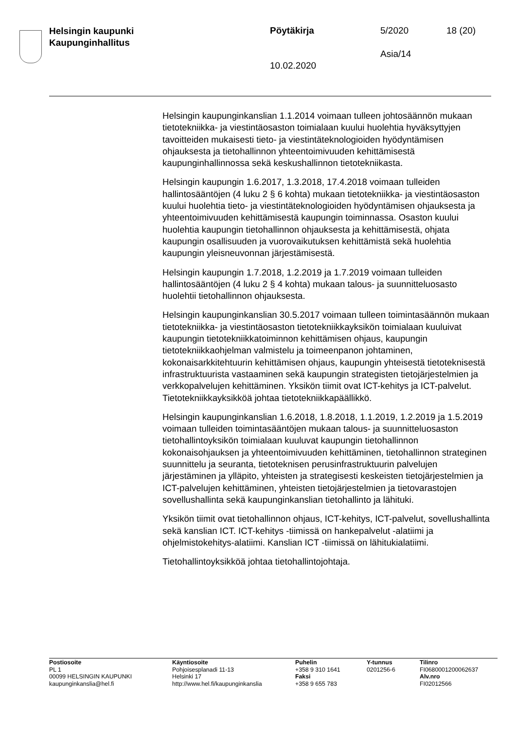Helsingin kaupunki
Kaupunginhallitus
Pöytäkirja 5/2020 18 (20)
Asia/14
10.02.2020
Helsingin kaupunginkanslian 1.1.2014 voimaan tulleen johtosäännön mukaan tietotekniikka- ja viestintäosaston toimialaan kuului huolehtia hyväksyttyjen tavoitteiden mukaisesti tieto- ja viestintäteknologioiden hyödyntämisen ohjauksesta ja tietohallinnon yhteentoimivuuden kehittämisestä kaupunginhallinnossa sekä keskushallinnon tietotekniikasta.
Helsingin kaupungin 1.6.2017, 1.3.2018, 17.4.2018 voimaan tulleiden hallintosääntöjen (4 luku 2 § 6 kohta) mukaan tietotekniikka- ja viestintäosaston kuului huolehtia tieto- ja viestintäteknologioiden hyödyntämisen ohjauksesta ja yhteentoimivuuden kehittämisestä kaupungin toiminnassa. Osaston kuului huolehtia kaupungin tietohallinnon ohjauksesta ja kehittämisestä, ohjata kaupungin osallisuuden ja vuorovaikutuksen kehittämistä sekä huolehtia kaupungin yleisneuvonnan järjestämisestä.
Helsingin kaupungin 1.7.2018, 1.2.2019 ja 1.7.2019 voimaan tulleiden hallintosääntöjen (4 luku 2 § 4 kohta) mukaan talous- ja suunnitteluosasto huolehtii tietohallinnon ohjauksesta.
Helsingin kaupunginkanslian 30.5.2017 voimaan tulleen toimintasäännön mukaan tietotekniikka- ja viestintäosaston tietotekniikkayksikön toimialaan kuuluivat kaupungin tietotekniikkatoiminnon kehittämisen ohjaus, kaupungin tietotekniikkaohjelman valmistelu ja toimeenpanon johtaminen, kokonaisarkkitehtuurin kehittämisen ohjaus, kaupungin yhteisestä tietoteknisestä infrastruktuurista vastaaminen sekä kaupungin strategisten tietojärjestelmien ja verkkopalvelujen kehittäminen. Yksikön tiimit ovat ICT-kehitys ja ICT-palvelut. Tietotekniikkayksikköä johtaa tietotekniikkapäällikkö.
Helsingin kaupunginkanslian 1.6.2018, 1.8.2018, 1.1.2019, 1.2.2019 ja 1.5.2019 voimaan tulleiden toimintasääntöjen mukaan talous- ja suunnitteluosaston tietohallintoyksikön toimialaan kuuluvat kaupungin tietohallinnon kokonaisohjauksen ja yhteentoimivuuden kehittäminen, tietohallinnon strateginen suunnittelu ja seuranta, tietoteknisen perusinfrastruktuurin palvelujen järjestäminen ja ylläpito, yhteisten ja strategisesti keskeisten tietojärjestelmien ja ICT-palvelujen kehittäminen, yhteisten tietojärjestelmien ja tietovarastojen sovellushallinta sekä kaupunginkanslian tietohallinto ja lähituki.
Yksikön tiimit ovat tietohallinnon ohjaus, ICT-kehitys, ICT-palvelut, sovellushallinta sekä kanslian ICT. ICT-kehitys -tiimissä on hankepalvelut -alatiimi ja ohjelmistokehitys-alatiimi. Kanslian ICT -tiimissä on lähitukialatiimi.
Tietohallintoyksikköä johtaa tietohallintojohtaja.
Postiosoite
PL 1
00099 HELSINGIN KAUPUNKI
kaupunginkanslia@hel.fi
Käyntiosoite
Pohjoisesplanadi 11-13
Helsinki 17
http://www.hel.fi/kaupunginkanslia
Puhelin
+358 9 310 1641
Faksi
+358 9 655 783
Y-tunnus
0201256-6
Tilinro
FI0680001200062637
Alv.nro
FI02012566